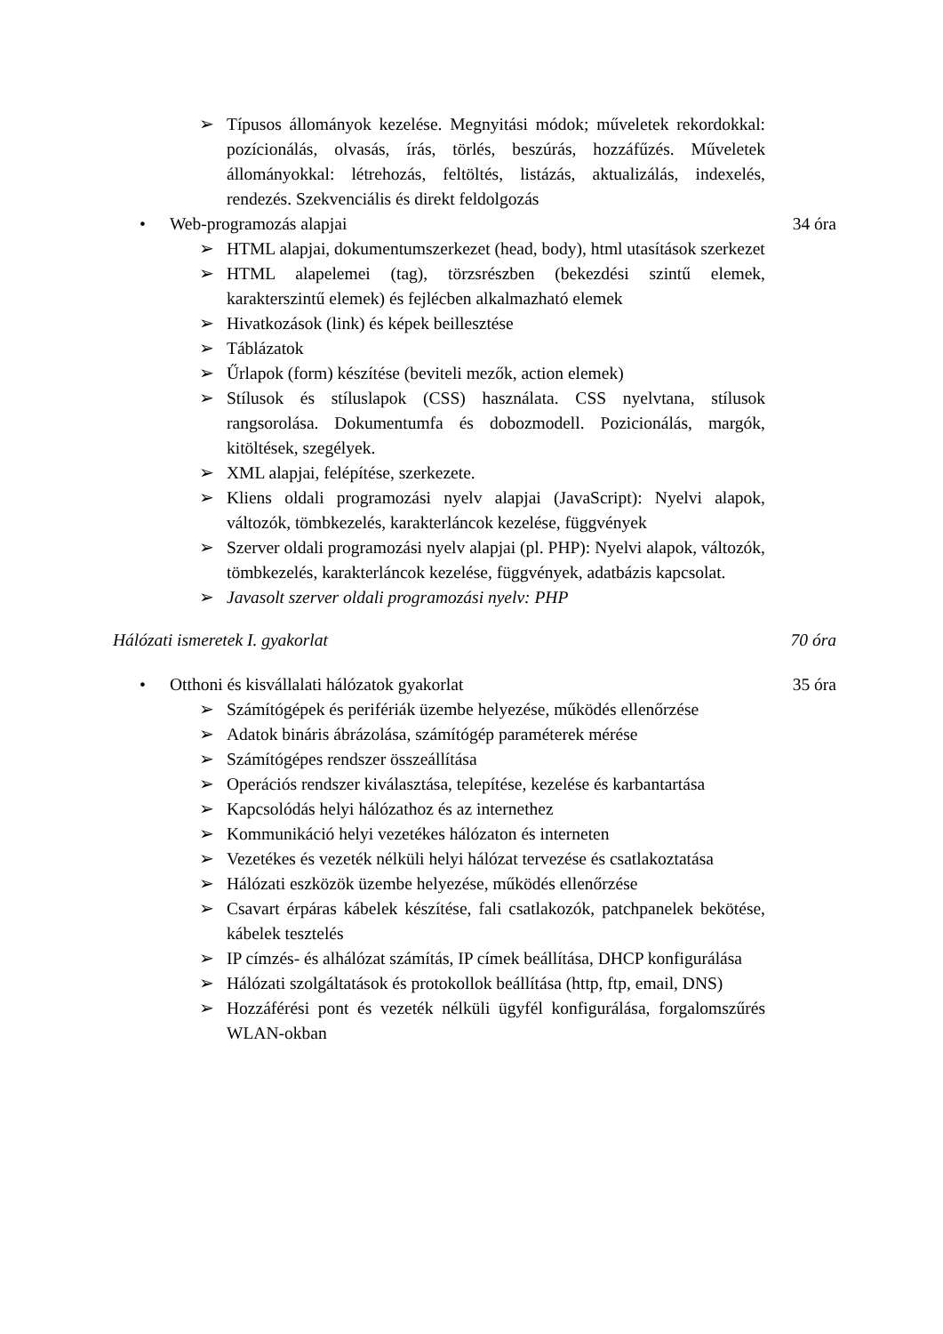➢ Típusos állományok kezelése. Megnyitási módok; műveletek rekordokkal: pozícionálás, olvasás, írás, törlés, beszúrás, hozzáfűzés. Műveletek állományokkal: létrehozás, feltöltés, listázás, aktualizálás, indexelés, rendezés. Szekvenciális és direkt feldolgozás
• Web-programozás alapjai 34 óra
➢ HTML alapjai, dokumentumszerkezet (head, body), html utasítások szerkezet
➢ HTML alapelemei (tag), törzsrészben (bekezdési szintű elemek, karakterszintű elemek) és fejlécben alkalmazható elemek
➢ Hivatkozások (link) és képek beillesztése
➢ Táblázatok
➢ Űrlapok (form) készítése (beviteli mezők, action elemek)
➢ Stílusok és stíluslapok (CSS) használata. CSS nyelvtana, stílusok rangsorolása. Dokumentumfa és dobozmodell. Pozicionálás, margók, kitöltések, szegélyek.
➢ XML alapjai, felépítése, szerkezete.
➢ Kliens oldali programozási nyelv alapjai (JavaScript): Nyelvi alapok, változók, tömbkezelés, karakterláncok kezelése, függvények
➢ Szerver oldali programozási nyelv alapjai (pl. PHP): Nyelvi alapok, változók, tömbkezelés, karakterláncok kezelése, függvények, adatbázis kapcsolat.
➢ Javasolt szerver oldali programozási nyelv: PHP
Hálózati ismeretek I. gyakorlat 70 óra
• Otthoni és kisvállalati hálózatok gyakorlat 35 óra
➢ Számítógépek és perifériák üzembe helyezése, működés ellenőrzése
➢ Adatok bináris ábrázolása, számítógép paraméterek mérése
➢ Számítógépes rendszer összeállítása
➢ Operációs rendszer kiválasztása, telepítése, kezelése és karbantartása
➢ Kapcsolódás helyi hálózathoz és az internethez
➢ Kommunikáció helyi vezetékes hálózaton és interneten
➢ Vezetékes és vezeték nélküli helyi hálózat tervezése és csatlakoztatása
➢ Hálózati eszközök üzembe helyezése, működés ellenőrzése
➢ Csavart érpáras kábelek készítése, fali csatlakozók, patchpanelek bekötése, kábelek tesztelés
➢ IP címzés- és alhálózat számítás, IP címek beállítása, DHCP konfigurálása
➢ Hálózati szolgáltatások és protokollok beállítása (http, ftp, email, DNS)
➢ Hozzáférési pont és vezeték nélküli ügyfél konfigurálása, forgalomszűrés WLAN-okban